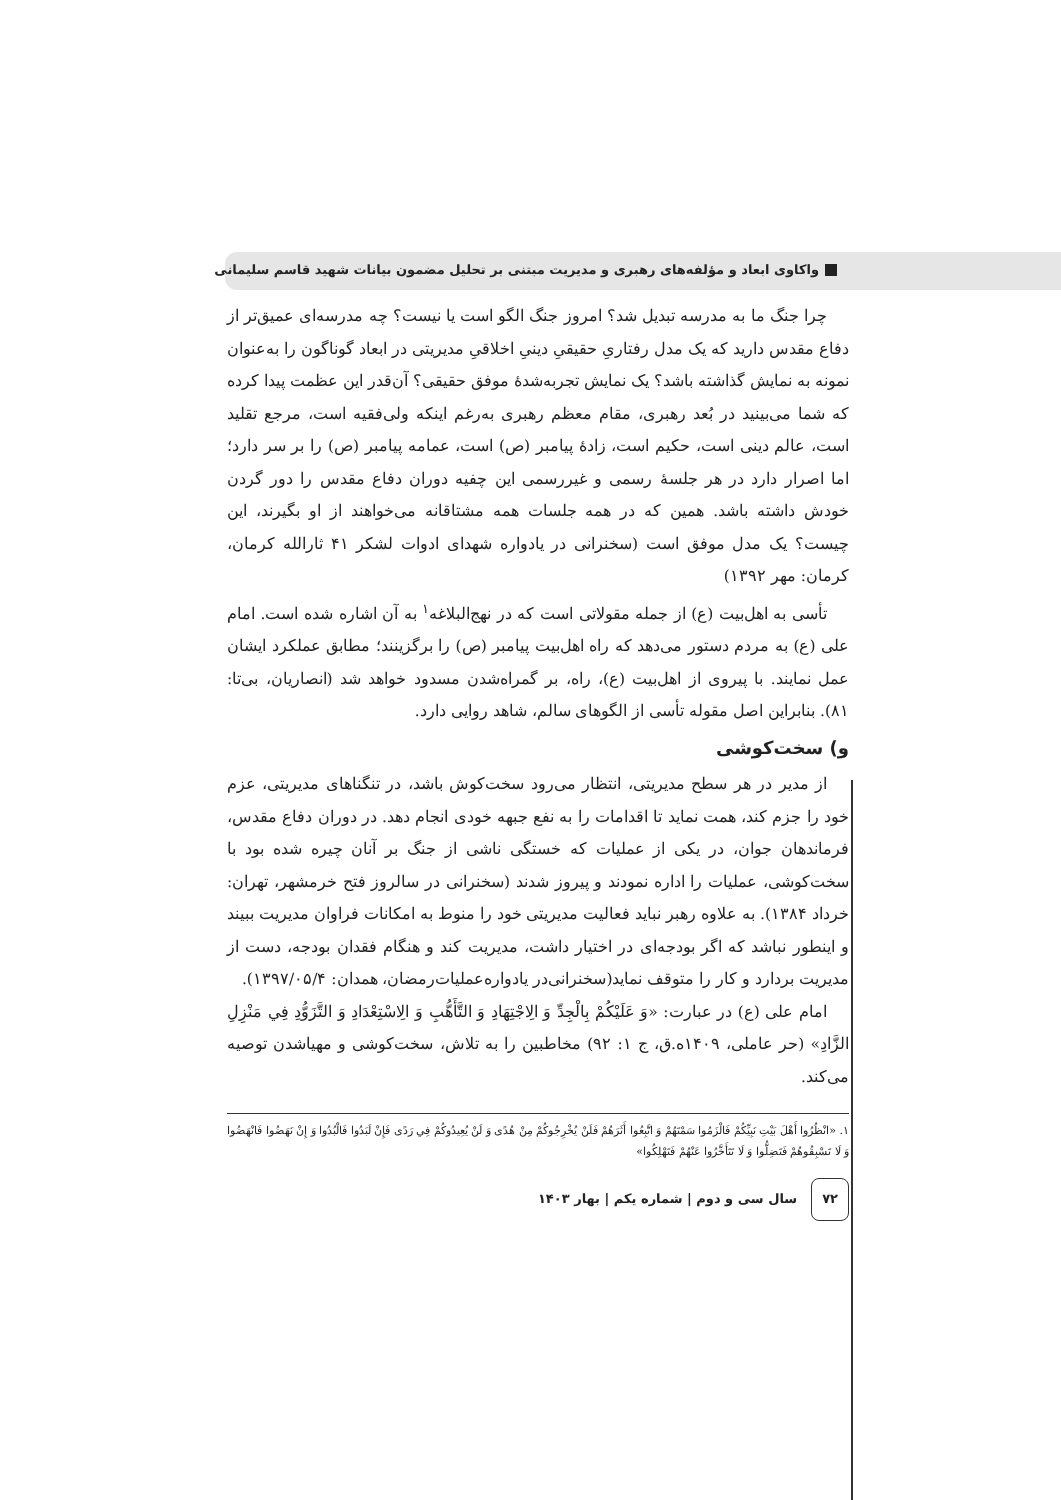واکاوی ابعاد و مؤلفه‌های رهبری و مدیریت مبتنی بر تحلیل مضمون بیانات شهید قاسم سلیمانی
چرا جنگ ما به مدرسه تبدیل شد؟ امروز جنگ الگو است یا نیست؟ چه مدرسه‌ای عمیق‌تر از دفاع مقدس دارید که یک مدل رفتاریِ حقیقیِ دینیِ اخلاقیِ مدیریتی در ابعاد گوناگون را به‌عنوان نمونه به نمایش گذاشته باشد؟ یک نمایش تجربه‌شدهٔ موفق حقیقی؟ آن‌قدر این عظمت پیدا کرده که شما می‌بینید در بُعد رهبری، مقام معظم رهبری به‌رغم اینکه ولی‌فقیه است، مرجع تقلید است، عالم دینی است، حکیم است، زادهٔ پیامبر (ص) است، عمامه پیامبر (ص) را بر سر دارد؛ اما اصرار دارد در هر جلسهٔ رسمی و غیررسمی این چفیه دوران دفاع مقدس را دور گردن خودش داشته باشد. همین که در همه جلسات همه مشتاقانه می‌خواهند از او بگیرند، این چیست؟ یک مدل موفق است (سخنرانی در یادواره شهدای ادوات لشکر ۴۱ ثارالله کرمان، کرمان: مهر ۱۳۹۲)
تأسی به اهل‌بیت (ع) از جمله مقولاتی است که در نهج‌البلاغه<sup>۱</sup> به آن اشاره شده است. امام علی (ع) به مردم دستور می‌دهد که راه اهل‌بیت پیامبر (ص) را برگزینند؛ مطابق عملکرد ایشان عمل نمایند. با پیروی از اهل‌بیت (ع)، راه، بر گمراه‌شدن مسدود خواهد شد (انصاریان، بی‌تا: ۸۱). بنابراین اصل مقوله تأسی از الگوهای سالم، شاهد روایی دارد.
و) سخت‌کوشی
از مدیر در هر سطح مدیریتی، انتظار می‌رود سخت‌کوش باشد، در تنگناهای مدیریتی، عزم خود را جزم کند، همت نماید تا اقدامات را به نفع جبهه خودی انجام دهد. در دوران دفاع مقدس، فرماندهان جوان، در یکی از عملیات که خستگی ناشی از جنگ بر آنان چیره شده بود با سخت‌کوشی، عملیات را اداره نمودند و پیروز شدند (سخنرانی در سالروز فتح خرمشهر، تهران: خرداد ۱۳۸۴). به علاوه رهبر نباید فعالیت مدیریتی خود را منوط به امکانات فراوان مدیریت ببیند و اینطور نباشد که اگر بودجه‌ای در اختیار داشت، مدیریت کند و هنگام فقدان بودجه، دست از مدیریت بردارد و کار را متوقف نماید(سخنرانی‌در یادواره‌عملیات‌رمضان، همدان: ۱۳۹۷/۰۵/۴).
امام علی (ع) در عبارت: «وَ عَلَيْكُمْ بِالْجِدِّ وَ الِاجْتِهَادِ وَ التَّأَهُّبِ وَ الِاسْتِعْدَادِ وَ التَّزَوُّدِ فِي مَنْزِلِ الزَّادِ» (حر عاملی، ۱۴۰۹ه.ق، ج ۱: ۹۲) مخاطبین را به تلاش، سخت‌کوشی و مهیاشدن توصیه می‌کند.
۱. «انْظُرُوا أَهْلَ بَيْتِ نَبِيِّكُمْ فَالْزَمُوا سَمْتَهُمْ وَ اتَّبِعُوا أَثَرَهُمْ فَلَنْ يُخْرِجُوكُمْ مِنْ هُدًى وَ لَنْ يُعِيدُوكُمْ فِي رَدًى فَإِنْ لَبَدُوا فَالْبُدُوا وَ إِنْ نَهَضُوا فَانْهَضُوا وَ لَا تَسْبِقُوهُمْ فَتَضِلُّوا وَ لَا تَتَأَخَّرُوا عَنْهُمْ فَتَهْلِكُوا»
۷۲ سال سی و دوم | شماره یکم | بهار ۱۴۰۳